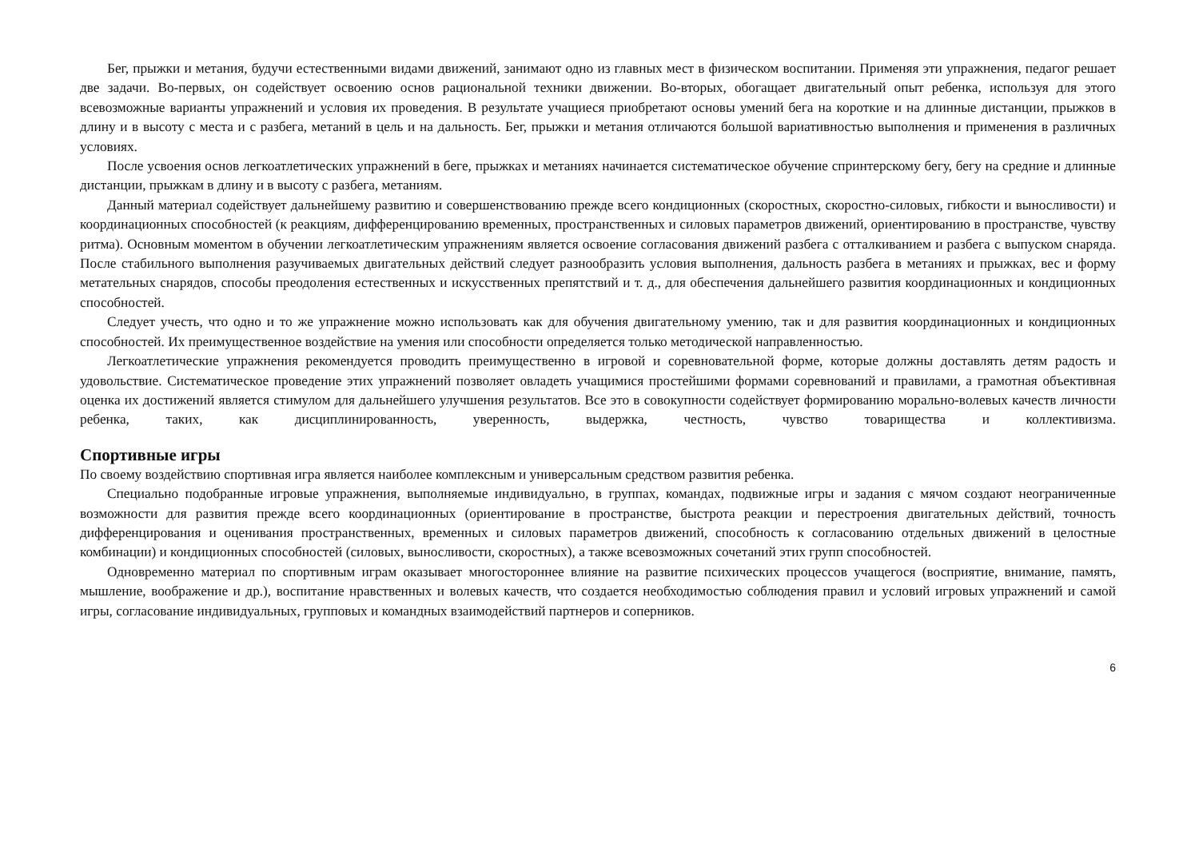Бег, прыжки и метания, будучи естественными видами движений, занимают одно из главных мест в физическом воспитании. Применяя эти упражнения, педагог решает две задачи. Во-первых, он содействует освоению основ рациональной техники движении. Во-вторых, обогащает двигательный опыт ребенка, используя для этого всевозможные варианты упражнений и условия их проведения. В результате учащиеся приобретают основы умений бега на короткие и на длинные дистанции, прыжков в длину и в высоту с места и с разбега, метаний в цель и на дальность. Бег, прыжки и метания отличаются большой вариативностью выполнения и применения в различных условиях.
После усвоения основ легкоатлетических упражнений в беге, прыжках и метаниях начинается систематическое обучение спринтерскому бегу, бегу на средние и длинные дистанции, прыжкам в длину и в высоту с разбега, метаниям.
Данный материал содействует дальнейшему развитию и совершенствованию прежде всего кондиционных (скоростных, скоростно-силовых, гибкости и выносливости) и координационных способностей (к реакциям, дифференцированию временных, пространственных и силовых параметров движений, ориентированию в пространстве, чувству ритма). Основным моментом в обучении легкоатлетическим упражнениям является освоение согласования движений разбега с отталкиванием и разбега с выпуском снаряда. После стабильного выполнения разучиваемых двигательных действий следует разнообразить условия выполнения, дальность разбега в метаниях и прыжках, вес и форму метательных снарядов, способы преодоления естественных и искусственных препятствий и т. д., для обеспечения дальнейшего развития координационных и кондиционных способностей.
Следует учесть, что одно и то же упражнение можно использовать как для обучения двигательному умению, так и для развития координационных и кондиционных способностей. Их преимущественное воздействие на умения или способности определяется только методической направленностью.
Легкоатлетические упражнения рекомендуется проводить преимущественно в игровой и соревновательной форме, которые должны доставлять детям радость и удовольствие. Систематическое проведение этих упражнений позволяет овладеть учащимися простейшими формами соревнований и правилами, а грамотная объективная оценка их достижений является стимулом для дальнейшего улучшения результатов. Все это в совокупности содействует формированию морально-волевых качеств личности ребенка, таких, как дисциплинированность, уверенность, выдержка, честность, чувство товарищества и коллективизма.
Спортивные игры
По своему воздействию спортивная игра является наиболее комплексным и универсальным средством развития ребенка.
Специально подобранные игровые упражнения, выполняемые индивидуально, в группах, командах, подвижные игры и задания с мячом создают неограниченные возможности для развития прежде всего координационных (ориентирование в пространстве, быстрота реакции и перестроения двигательных действий, точность дифференцирования и оценивания пространственных, временных и силовых параметров движений, способность к согласованию отдельных движений в целостные комбинации) и кондиционных способностей (силовых, выносливости, скоростных), а также всевозможных сочетаний этих групп способностей.
Одновременно материал по спортивным играм оказывает многостороннее влияние на развитие психических процессов учащегося (восприятие, внимание, память, мышление, воображение и др.), воспитание нравственных и волевых качеств, что создается необходимостью соблюдения правил и условий игровых упражнений и самой игры, согласование индивидуальных, групповых и командных взаимодействий партнеров и соперников.
6